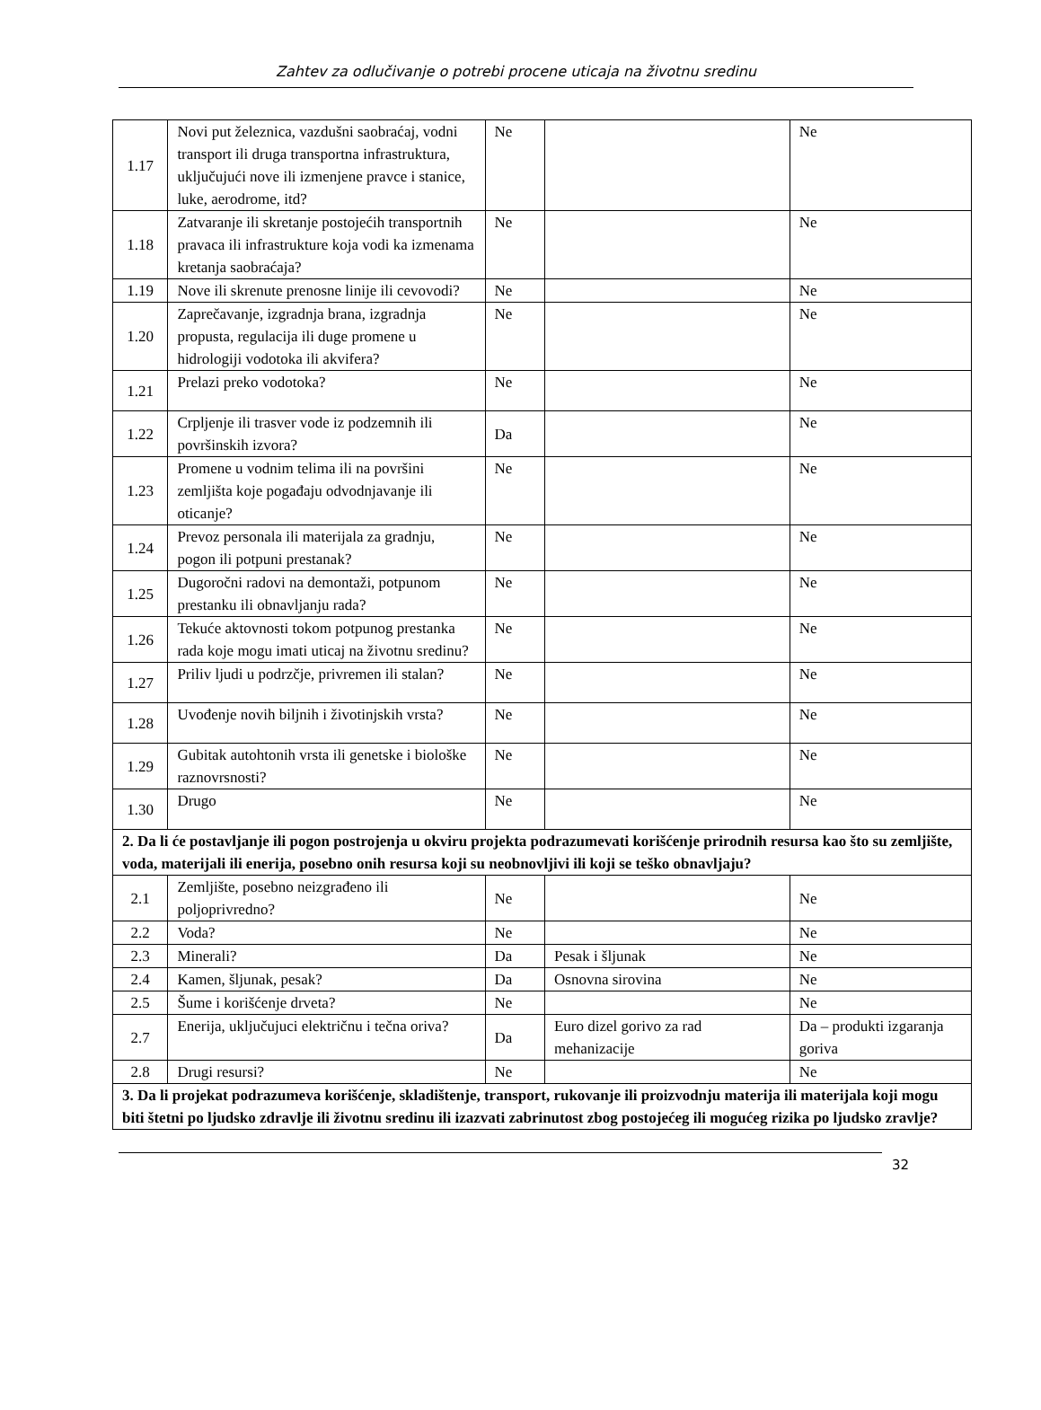Zahtev za odlučivanje o potrebi procene uticaja na životnu sredinu
| 1.17 | Novi put železnica, vazdušni saobraćaj, vodni transport ili druga transportna infrastruktura, uključujući nove ili izmenjene pravce i stanice, luke, aerodrome, itd? | Ne | | Ne |
| 1.18 | Zatvaranje ili skretanje postojećih transportnih pravaca ili infrastrukture koja vodi ka izmenama kretanja saobraćaja? | Ne | | Ne |
| 1.19 | Nove ili skrenute prenosne linije ili cevovodi? | Ne | | Ne |
| 1.20 | Zaprečavanje, izgradnja brana, izgradnja propusta, regulacija ili duge promene u hidrologiji vodotoka ili akvifera? | Ne | | Ne |
| 1.21 | Prelazi preko vodotoka? | Ne | | Ne |
| 1.22 | Crpljenje ili trasver vode iz podzemnih ili površinskih izvora? | Da | | Ne |
| 1.23 | Promene u vodnim telima ili na površini zemljišta koje pogađaju odvodnjavanje ili oticanje? | Ne | | Ne |
| 1.24 | Prevoz personala ili materijala za gradnju, pogon ili potpuni prestanak? | Ne | | Ne |
| 1.25 | Dugoročni radovi na demontaži, potpunom prestanku ili obnavljanju rada? | Ne | | Ne |
| 1.26 | Tekuće aktovnosti tokom potpunog prestanka rada koje mogu imati uticaj na životnu sredinu? | Ne | | Ne |
| 1.27 | Priliv ljudi u podrzčje, privremen ili stalan? | Ne | | Ne |
| 1.28 | Uvođenje novih biljnih i životinjskih vrsta? | Ne | | Ne |
| 1.29 | Gubitak autohtonih vrsta ili genetske i biološke raznovrsnosti? | Ne | | Ne |
| 1.30 | Drugo | Ne | | Ne |
| 2. Da li će postavljanje ili pogon postrojenja u okviru projekta podrazumevati korišćenje prirodnih resursa kao što su zemljište, voda, materijali ili enerija, posebno onih resursa koji su neobnovljivi ili koji se teško obnavljaju? | | | | |
| 2.1 | Zemljište, posebno neizgrađeno ili poljoprivredno? | Ne | | Ne |
| 2.2 | Voda? | Ne | | Ne |
| 2.3 | Minerali? | Da | Pesak i šljunak | Ne |
| 2.4 | Kamen, šljunak, pesak? | Da | Osnovna sirovina | Ne |
| 2.5 | Šume i korišćenje drveta? | Ne | | Ne |
| 2.7 | Enerija, uključujuci električnu i tečna oriva? | Da | Euro dizel gorivo za rad mehanizacije | Da – produkti izgaranja goriva |
| 2.8 | Drugi resursi? | Ne | | Ne |
| 3. Da li projekat podrazumeva korišćenje, skladištenje, transport, rukovanje ili proizvodnju materija ili materijala koji mogu biti štetni po ljudsko zdravlje ili životnu sredinu ili izazvati zabrinutost zbog postojećeg ili mogućeg rizika po ljudsko zravlje? | | | | |
32